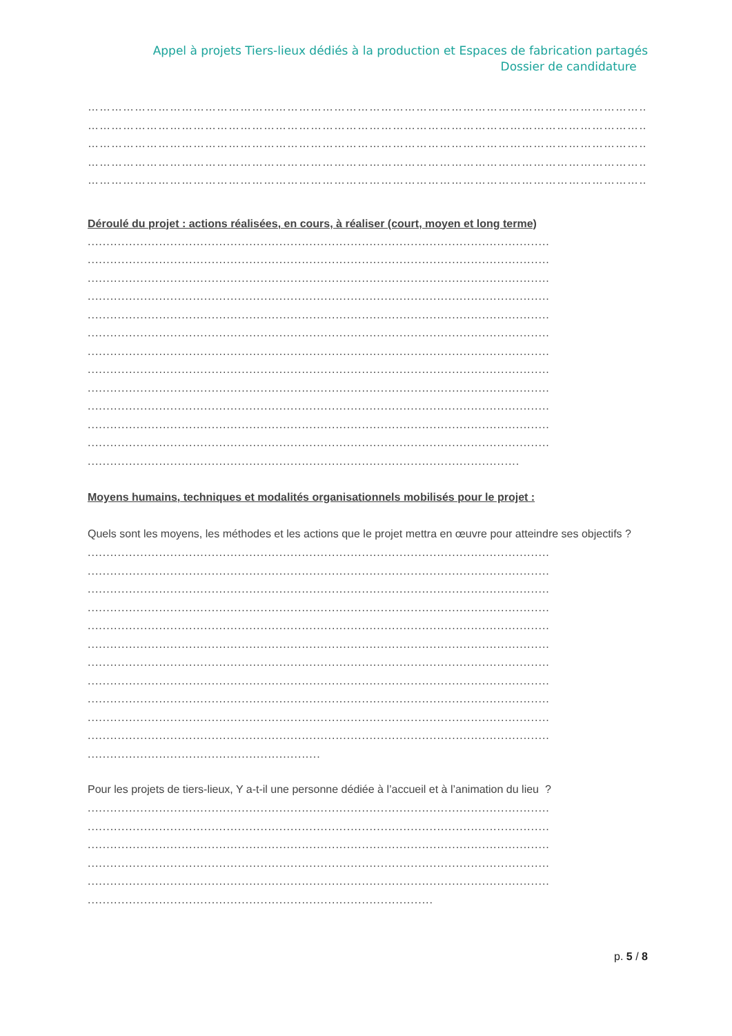Appel à projets Tiers-lieux dédiés à la production et Espaces de fabrication partagés
Dossier de candidature
…………………………………………………………………………………………………………………………………………………
…………………………………………………………………………………………………………………………………………………
…………………………………………………………………………………………………………………………………………………
…………………………………………………………………………………………………………………………………………………
………………………………………………………………………………………………………………………………………………
Déroulé du projet : actions réalisées, en cours, à réaliser (court, moyen et long terme)
...........................................................................................................................
...........................................................................................................................
...........................................................................................................................
...........................................................................................................................
...........................................................................................................................
...........................................................................................................................
...........................................................................................................................
...........................................................................................................................
...........................................................................................................................
...........................................................................................................................
...........................................................................................................................
...........................................................................................................................
...................................................................................................................
Moyens humains, techniques et modalités organisationnels mobilisés pour le projet :
Quels sont les moyens, les méthodes et les actions que le projet mettra en œuvre pour atteindre ses objectifs ?
...........................................................................................................................
...........................................................................................................................
...........................................................................................................................
...........................................................................................................................
...........................................................................................................................
...........................................................................................................................
...........................................................................................................................
...........................................................................................................................
...........................................................................................................................
...........................................................................................................................
...........................................................................................................................
..............................................................
Pour les projets de tiers-lieux, Y a-t-il une personne dédiée à l’accueil et à l’animation du lieu ?
...........................................................................................................................
...........................................................................................................................
...........................................................................................................................
...........................................................................................................................
...........................................................................................................................
............................................................................................
p. 5 / 8